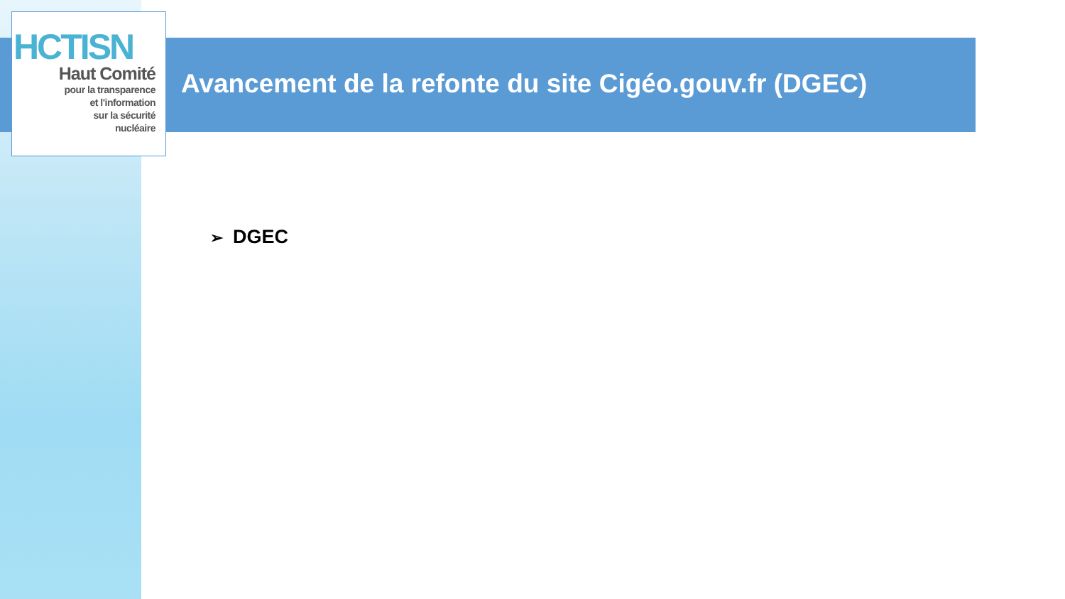HCTISN
Haut Comité
pour la transparence
et l'information
sur la sécurité
nucléaire
Avancement de la refonte du site Cigéo.gouv.fr (DGEC)
➢ DGEC